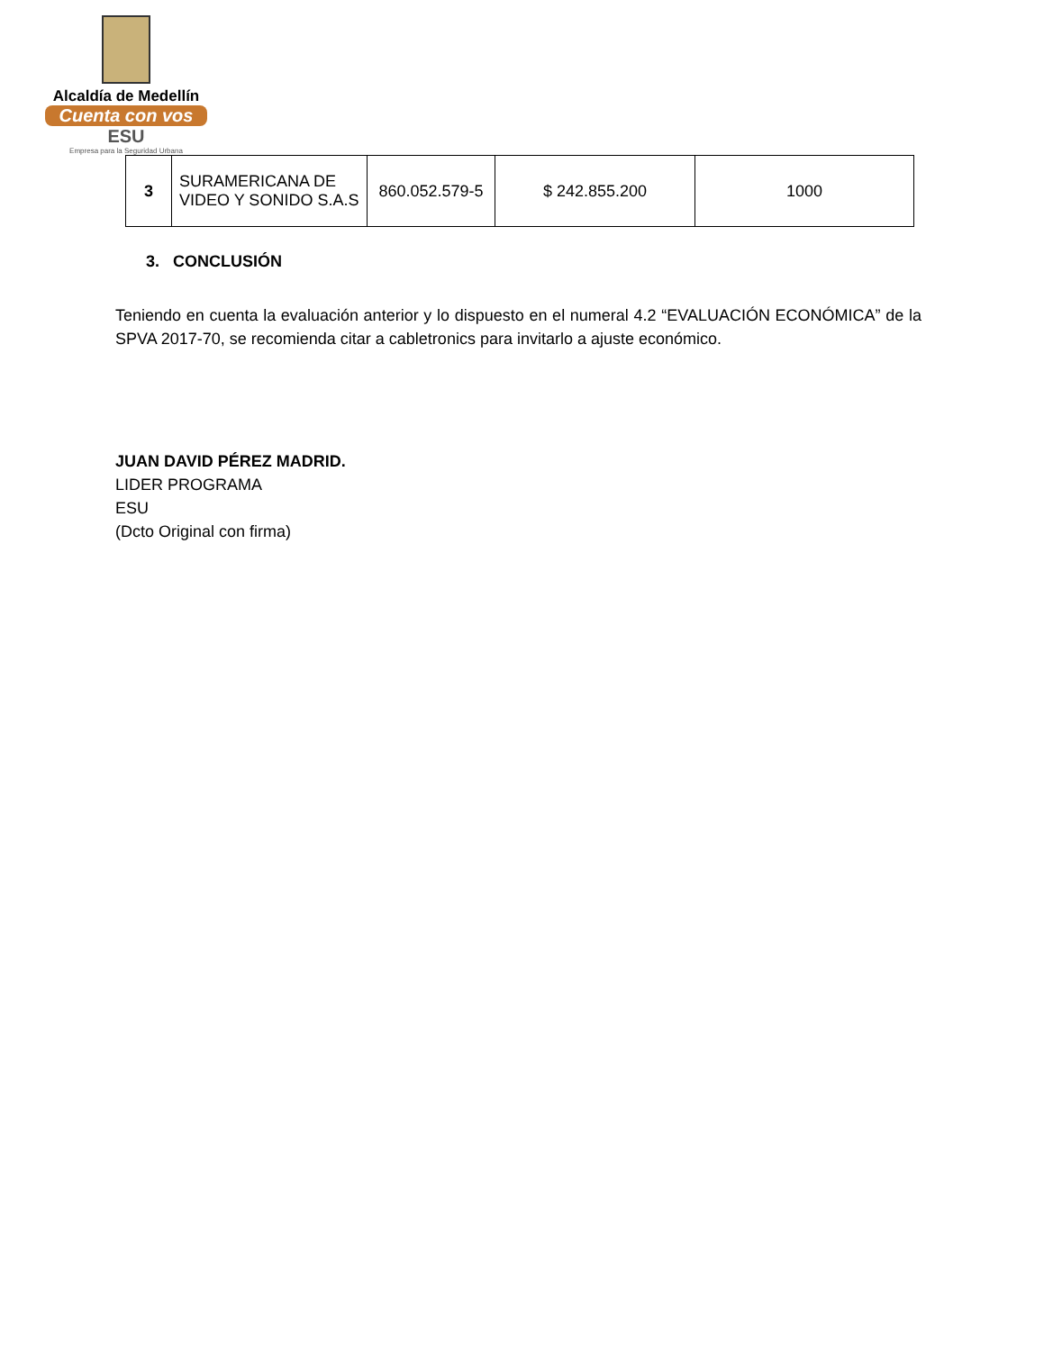Alcaldía de Medellín
Cuenta con vos
ESU
Empresa para la Seguridad Urbana
| 3 | SURAMERICANA DE VIDEO Y SONIDO S.A.S | 860.052.579-5 | $ 242.855.200 | 1000 |
3. CONCLUSIÓN
Teniendo en cuenta la evaluación anterior y lo dispuesto en el numeral 4.2 “EVALUACIÓN ECONÓMICA” de la SPVA 2017-70, se recomienda citar a cabletronics para invitarlo a ajuste económico.
JUAN DAVID PÉREZ MADRID.
LIDER PROGRAMA
ESU
(Dcto Original con firma)